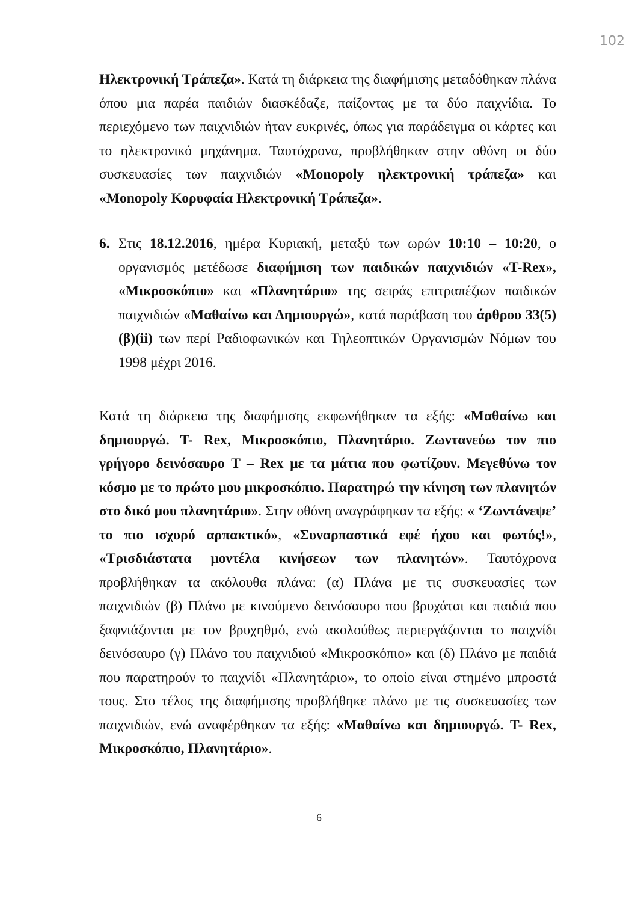102
Ηλεκτρονική Τράπεζα». Κατά τη διάρκεια της διαφήμισης μεταδόθηκαν πλάνα όπου μια παρέα παιδιών διασκέδαζε, παίζοντας με τα δύο παιχνίδια. Το περιεχόμενο των παιχνιδιών ήταν ευκρινές, όπως για παράδειγμα οι κάρτες και το ηλεκτρονικό μηχάνημα. Ταυτόχρονα, προβλήθηκαν στην οθόνη οι δύο συσκευασίες των παιχνιδιών «Monopoly ηλεκτρονική τράπεζα» και «Monopoly Κορυφαία Ηλεκτρονική Τράπεζα».
6. Στις 18.12.2016, ημέρα Κυριακή, μεταξύ των ωρών 10:10 – 10:20, ο οργανισμός μετέδωσε διαφήμιση των παιδικών παιχνιδιών «T-Rex», «Μικροσκόπιο» και «Πλανητάριο» της σειράς επιτραπέζιων παιδικών παιχνιδιών «Μαθαίνω και Δημιουργώ», κατά παράβαση του άρθρου 33(5)(β)(ii) των περί Ραδιοφωνικών και Τηλεοπτικών Οργανισμών Νόμων του 1998 μέχρι 2016.
Κατά τη διάρκεια της διαφήμισης εκφωνήθηκαν τα εξής: «Μαθαίνω και δημιουργώ. T- Rex, Μικροσκόπιο, Πλανητάριο. Ζωντανεύω τον πιο γρήγορο δεινόσαυρο T – Rex με τα μάτια που φωτίζουν. Μεγεθύνω τον κόσμο με το πρώτο μου μικροσκόπιο. Παρατηρώ την κίνηση των πλανητών στο δικό μου πλανητάριο». Στην οθόνη αναγράφηκαν τα εξής: « ‘Ζωντάνεψε’ το πιο ισχυρό αρπακτικό», «Συναρπαστικά εφέ ήχου και φωτός!», «Τρισδιάστατα μοντέλα κινήσεων των πλανητών». Ταυτόχρονα προβλήθηκαν τα ακόλουθα πλάνα: (α) Πλάνα με τις συσκευασίες των παιχνιδιών (β) Πλάνο με κινούμενο δεινόσαυρο που βρυχάται και παιδιά που ξαφνιάζονται με τον βρυχηθμό, ενώ ακολούθως περιεργάζονται το παιχνίδι δεινόσαυρο (γ) Πλάνο του παιχνιδιού «Μικροσκόπιο» και (δ) Πλάνο με παιδιά που παρατηρούν το παιχνίδι «Πλανητάριο», το οποίο είναι στημένο μπροστά τους. Στο τέλος της διαφήμισης προβλήθηκε πλάνο με τις συσκευασίες των παιχνιδιών, ενώ αναφέρθηκαν τα εξής: «Μαθαίνω και δημιουργώ. T- Rex, Μικροσκόπιο, Πλανητάριο».
6